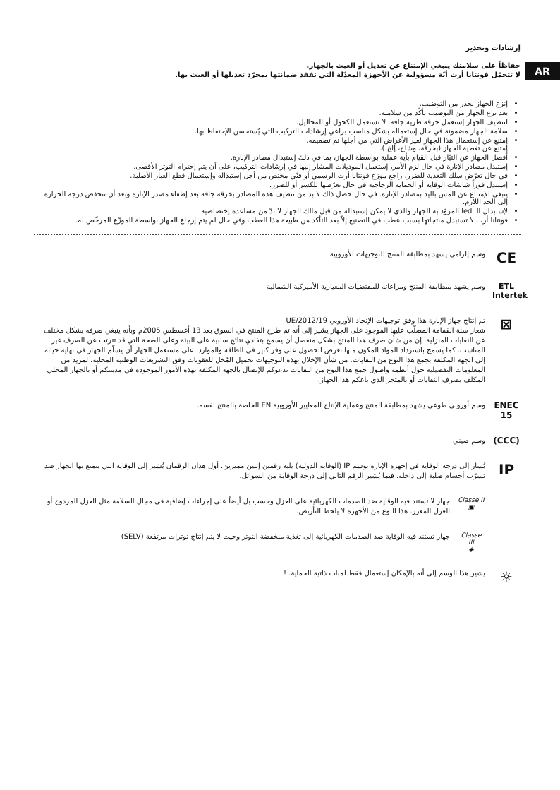AR
إرشادات وتحذير
حفاظاً على سلامتك ينبغي الإمتناع عن تعديل أو العبث بالجهاز.
لا تتحمّل فونتانا أرت أيّة مسؤولية عن الأجهزة المعدّلة التي تفقد ضمانتها بمجرّد تعديلها أو العبث بها.
إنزع الجهاز بحذر من التوضيب.
بعد نزع الجهاز من التوضيب تأكّد من سلامته.
لتنظيف الجهاز إستعمل خرقة طرية جافة. لا تستعمل الكحول أو المحاليل.
سلامة الجهاز مضمونة في حال إستعماله بشكل مناسب براعي إرشادات التركيب التي يُستحسن الإحتفاظ بها.
إمتنع عن إستعمال هذا الجهاز لغير الأغراض التي من أجلها تم تصميمه.
إمتنع عن تغطية الجهاز (بخرقة، وشاح، إلخ.).
أفصل الجهاز عن التيّار قبل القيام بأية عملية بواسطة الجهاز، بما في ذلك إستبدال مصادر الإنارة.
إستبدل مصادر الإنارة في حال لزم الأمر، إستعمل الموديلات المشار إليها في إرشادات التركيب، على أن يتم إحترام التوتر الأقصى.
في حال تعرّض سلك التغذية للضرر، راجع موزع فونتانا أرت الرسمي أو فنّي مختص من أجل إستبداله وإستعمال قطع الغيار الأصلية.
إستبدل فوراً شاشات الوقاية أو الحماية الزجاجية في حال تعرّضها للكسر أو للضرر.
ينبغي الإمتناع عن المس باليد بمصادر الإنارة. في حال حصل ذلك لا بد من تنظيف هذه المصادر بخرقة جافة بعد إطفاء مصدر الإنارة وبعد أن تنخفض درجة الحرارة إلى الحد اللازم.
لإستبدال الـ led المزوّد به الجهاز والذي لا يمكن إستبداله من قبل مالك الجهاز لا بدّ من مساعدة إختصاصية.
فونتانا أرت لا تستبدل منتجاتها بسبب عطب في التصنيع إلاّ بعد التأكد من طبيعة هذا العطب وفي حال لم يتم إرجاع الجهاز بواسطة الموزّع المرخّص له.
CE
وسم إلزامي يشهد بمطابقة المنتج للتوجيهات الأوروبية
ETL
Intertek
وسم يشهد بمطابقة المنتج ومراعاته للمقتضيات المعيارية الأميركية الشمالية
⊠
تم إنتاج جهاز الإنارة هذا وفق توجيهات الإتحاد الأوروبي 2012/19/UE
شعار سلة القمامة المصلّب عليها الموجود على الجهاز يشير إلى أنه تم طرح المنتج في السوق بعد 13 أغسطس 2005م وبأنه ينبغي صرفه بشكل مختلف عن النفايات المنزلية. إن من شأن صرف هذا المنتج بشكل منفصل أن يسمح بتفادي نتائج سلبية على البيئة وعلى الصحة التي قد تترتب عن الصرف غير المناسب. كما يسمح باسترداد المواد المكون منها بغرض الحصول على وفر كبير في الطاقة والموارد. على مستعمل الجهاز أن يسلّم الجهاز في نهاية حياته إلى الجهة المكلفة بجمع هذا النوع من النفايات. من شأن الإخلال بهذه التوجيهات تحميل المُخل للعقوبات وفق التشريعات الوطنية المحلية. لمزيد من المعلومات التفصيلية حول أنظمة واصول جمع هذا النوع من النفايات ندعوكم للإتصال بالجهة المكلفة بهذه الأمور الموجودة في مدينتكم أو بالجهاز المحلي المكلف بصرف النفايات أو بالمتجر الذي باعكم هذا الجهاز.
ENEC 15
وسم أوروبي طوعي يشهد بمطابقة المنتج وعملية الإنتاج للمعايير الأوروبية EN الخاصة بالمنتج نفسه.
(CCC)
وسم صيني
IP
يُشار إلى درجة الوقاية في إجهزة الإنارة بوسم IP (الوقاية الدولية) يليه رقمين إثنين مميزين. أول هذان الرقمان يُشير إلى الوقاية التي يتمتع بها الجهاز ضد تسرّب أجسام صلبة إلى داخله. فيما يُشير الرقم الثاني إلى درجة الوقاية من السوائل.
Classe II
▣
جهاز لا تستند فيه الوقاية ضد الصدمات الكهربائية على العزل وحسب بل أيضاً على إجراءات إضافية في مجال السلامة مثل العزل المزدوج أو العزل المعزز. هذا النوع من الأجهزة لا يلحظ التأريض.
Classe III
◈
جهاز تستند فيه الوقاية ضد الصدمات الكهربائية إلى تغذية منخفضة التوتر وحيث لا يتم إنتاج توترات مرتفعة (SELV)
☼
يشير هذا الوسم إلى أنه بالإمكان إستعمال فقط لمبات ذاتية الحماية. !